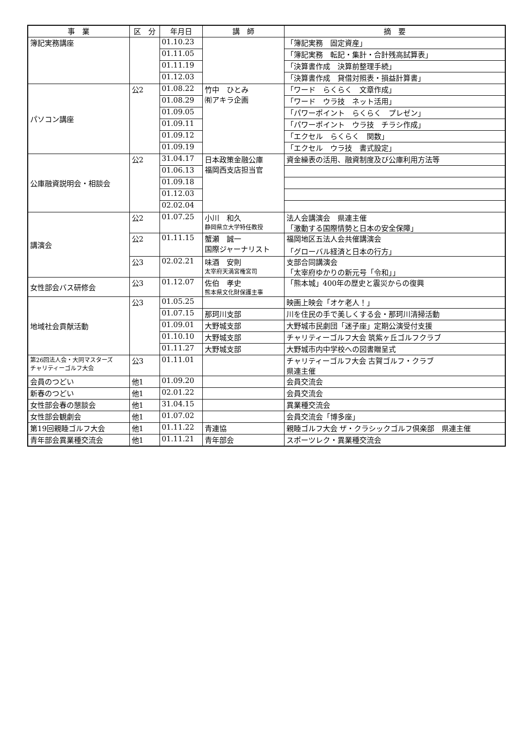| 事 業 | 区 分 | 年月日 | 講 師 | 摘 要 |
| --- | --- | --- | --- | --- |
| 簿記実務講座 | | 01.10.23 | | 「簿記実務 固定資産」 |
| | | 01.11.05 | | 「簿記実務 転記・集計・合計残高試算表」 |
| | | 01.11.19 | | 「決算書作成 決算前整理手続」 |
| | | 01.12.03 | | 「決算書作成 貸借対照表・損益計算書」 |
| パソコン講座 | 公2 | 01.08.22 | 竹中 ひとみ ㈲アキラ企画 | 「ワード らくらく 文章作成」 |
| | | 01.08.29 | | 「ワード ウラ技 ネット活用」 |
| | | 01.09.05 | | 「パワーポイント らくらく プレゼン」 |
| | | 01.09.11 | | 「パワーポイント ウラ技 チラシ作成」 |
| | | 01.09.12 | | 「エクセル らくらく 関数」 |
| | | 01.09.19 | | 「エクセル ウラ技 書式設定」 |
| 公庫融資説明会・相談会 | 公2 | 31.04.17 | 日本政策金融公庫 福岡西支店担当官 | 資金繰表の活用、融資制度及び公庫利用方法等 |
| | | 01.06.13 | | |
| | | 01.09.18 | | |
| | | 01.12.03 | | |
| | | 02.02.04 | | |
| 講演会 | 公2 | 01.07.25 | 小川 和久 静岡県立大学特任教授 | 法人会講演会 県連主催 「激動する国際情勢と日本の安全保障」 |
| | 公2 | 01.11.15 | 蟹瀬 誠一 国際ジャーナリスト | 福岡地区五法人会共催講演会 「グローバル経済と日本の行方」 |
| | 公3 | 02.02.21 | 味酒 安則 太宰府天満宮権宮司 | 支部合同講演会 「太宰府ゆかりの新元号「令和」」 |
| 女性部会バス研修会 | 公3 | 01.12.07 | 佐伯 孝史 熊本県文化財保護主事 | 「熊本城」400年の歴史と震災からの復興 |
| 地域社会貢献活動 | 公3 | 01.05.25 | | 映画上映会「オケ老人！」 |
| | | 01.07.15 | 那珂川支部 | 川を住民の手で美しくする会・那珂川清掃活動 |
| | | 01.09.01 | 大野城支部 | 大野城市民劇団「迷子座」定期公演受付支援 |
| | | 01.10.10 | 大野城支部 | チャリティーゴルフ大会 筑紫ヶ丘ゴルフクラブ |
| | | 01.11.27 | 大野城支部 | 大野城市内中学校への図書贈呈式 |
| 第26回法人会・大同マスターズ チャリティーゴルフ大会 | 公3 | 01.11.01 | | チャリティーゴルフ大会 古賀ゴルフ・クラブ 県連主催 |
| 会員のつどい | 他1 | 01.09.20 | | 会員交流会 |
| 新春のつどい | 他1 | 02.01.22 | | 会員交流会 |
| 女性部会春の懇談会 | 他1 | 31.04.15 | | 異業種交流会 |
| 女性部会観劇会 | 他1 | 01.07.02 | | 会員交流会「博多座」 |
| 第19回親睦ゴルフ大会 | 他1 | 01.11.22 | 青連協 | 親睦ゴルフ大会 ザ・クラシックゴルフ倶楽部 県連主催 |
| 青年部会異業種交流会 | 他1 | 01.11.21 | 青年部会 | スポーツレク・異業種交流会 |